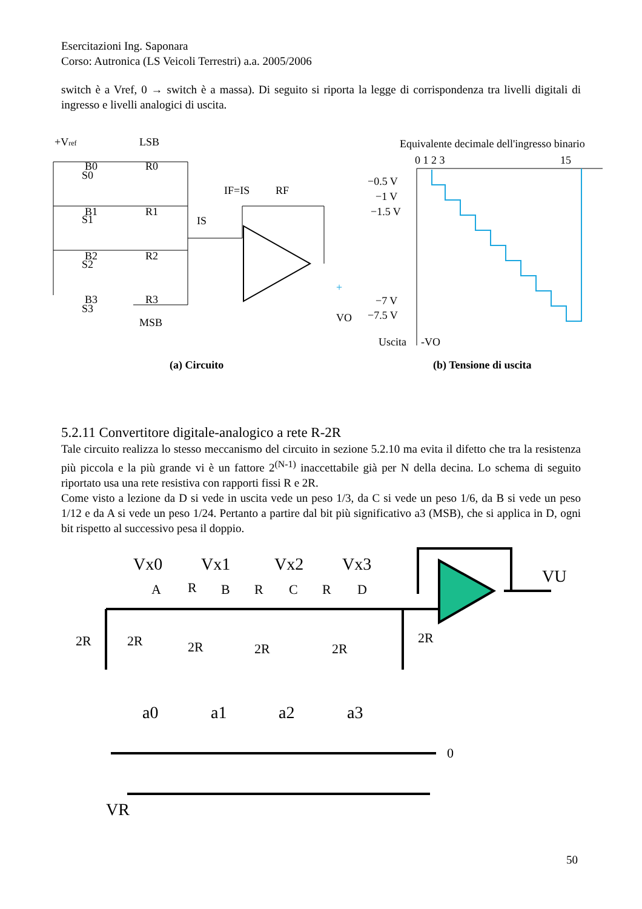Esercitazioni Ing. Saponara
Corso: Autronica (LS Veicoli Terrestri) a.a. 2005/2006
switch è a Vref, 0 → switch è a massa). Di seguito si riporta la legge di corrispondenza tra livelli digitali di ingresso e livelli analogici di uscita.
+Vref
LSB
MSB
B0
B1
B2
B3
S0
S1
S2
S3
R0
R1
R2
R3
IF=IS
RF
IS
+
VO
(a) Circuito
Equivalente decimale dell'ingresso binario
0 1 2 3
15
−0.5 V
−1 V
−1.5 V
−7 V
−7.5 V
Uscita
-VO
(b) Tensione di uscita
5.2.11 Convertitore digitale-analogico a rete R-2R
Tale circuito realizza lo stesso meccanismo del circuito in sezione 5.2.10 ma evita il difetto che tra la resistenza più piccola e la più grande vi è un fattore 2<sup>(N-1)</sup> inaccettabile già per N della decina. Lo schema di seguito riportato usa una rete resistiva con rapporti fissi R e 2R.
Come visto a lezione da D si vede in uscita vede un peso 1/3, da C si vede un peso 1/6, da B si vede un peso 1/12 e da A si vede un peso 1/24. Pertanto a partire dal bit più significativo a3 (MSB), che si applica in D, ogni bit rispetto al successivo pesa il doppio.
Vx0
Vx1
Vx2
Vx3
A
R
B
R
C
R
D
2R
2R
2R
2R
2R
2R
VU
a0
a1
a2
a3
0
VR
50